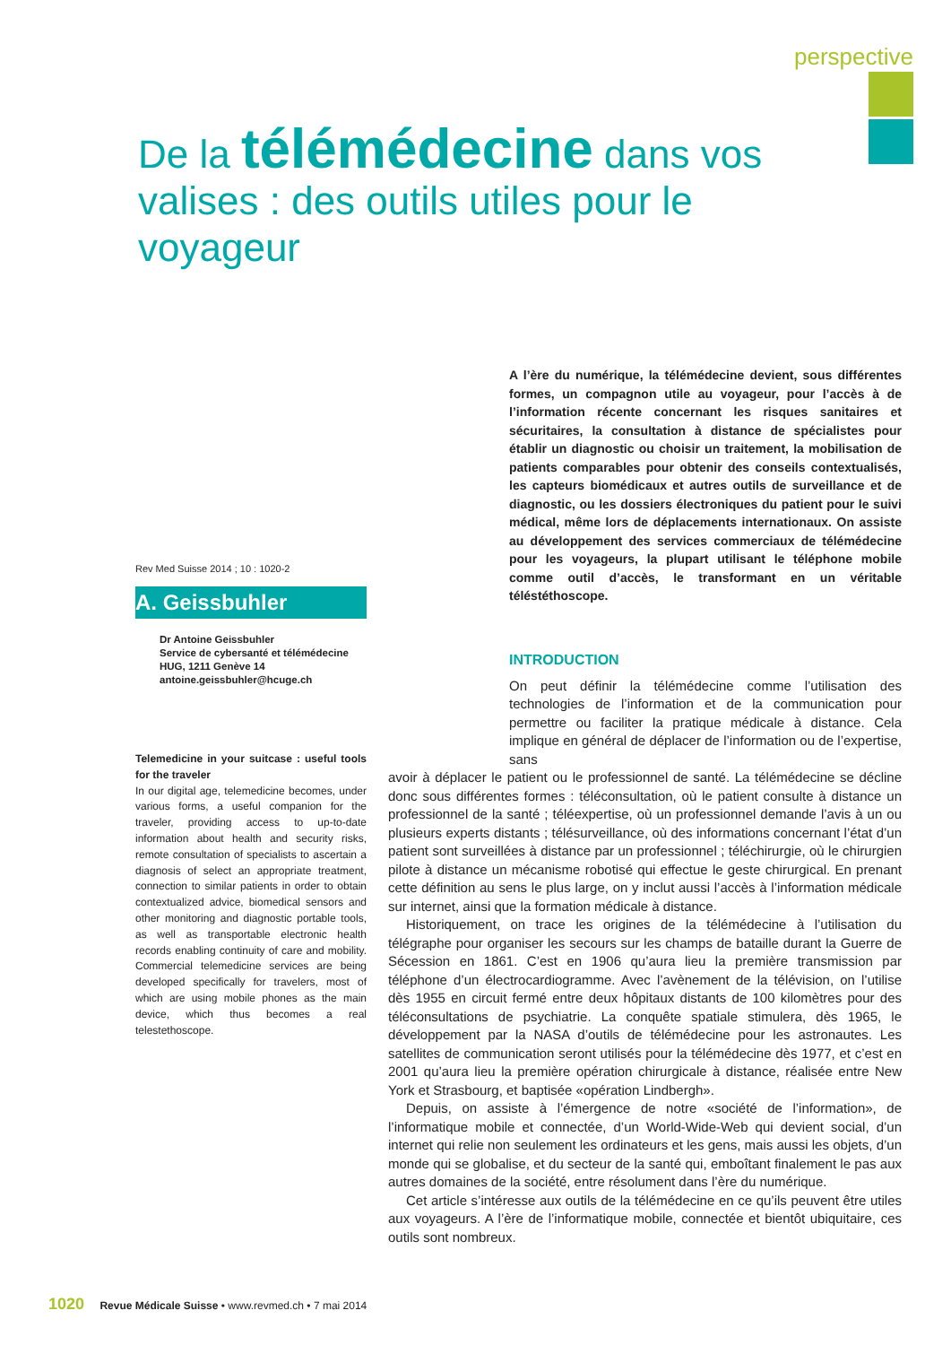perspective
De la télémédecine dans vos valises : des outils utiles pour le voyageur
A l’ère du numérique, la télémédecine devient, sous différentes formes, un compagnon utile au voyageur, pour l’accès à de l’information récente concernant les risques sanitaires et sécuritaires, la consultation à distance de spécialistes pour établir un diagnostic ou choisir un traitement, la mobilisation de patients comparables pour obtenir des conseils contextualisés, les capteurs biomédicaux et autres outils de surveillance et de diagnostic, ou les dossiers électroniques du patient pour le suivi médical, même lors de déplacements internationaux. On assiste au développement des services commerciaux de télémédecine pour les voyageurs, la plupart utilisant le téléphone mobile comme outil d’accès, le transformant en un véritable téléstéthoscope.
Rev Med Suisse 2014 ; 10 : 1020-2
A. Geissbuhler
Dr Antoine Geissbuhler
Service de cybersanté et télémédecine
HUG, 1211 Genève 14
antoine.geissbuhler@hcuge.ch
Telemedicine in your suitcase : useful tools for the traveler
In our digital age, telemedicine becomes, under various forms, a useful companion for the traveler, providing access to up-to-date information about health and security risks, remote consultation of specialists to ascertain a diagnosis of select an appropriate treatment, connection to similar patients in order to obtain contextualized advice, biomedical sensors and other monitoring and diagnostic portable tools, as well as transportable electronic health records enabling continuity of care and mobility. Commercial telemedicine services are being developed specifically for travelers, most of which are using mobile phones as the main device, which thus becomes a real telestethoscope.
INTRODUCTION
On peut définir la télémédecine comme l’utilisation des technologies de l’information et de la communication pour permettre ou faciliter la pratique médicale à distance. Cela implique en général de déplacer de l’information ou de l’expertise, sans
avoir à déplacer le patient ou le professionnel de santé. La télémédecine se décline donc sous différentes formes : téléconsultation, où le patient consulte à distance un professionnel de la santé ; téléexpertise, où un professionnel demande l’avis à un ou plusieurs experts distants ; télésurveillance, où des informations concernant l’état d’un patient sont surveillées à distance par un professionnel ; téléchirurgie, où le chirurgien pilote à distance un mécanisme robotisé qui effectue le geste chirurgical. En prenant cette définition au sens le plus large, on y inclut aussi l’accès à l’information médicale sur internet, ainsi que la formation médicale à distance.
Historiquement, on trace les origines de la télémédecine à l’utilisation du télégraphe pour organiser les secours sur les champs de bataille durant la Guerre de Sécession en 1861. C’est en 1906 qu’aura lieu la première transmission par téléphone d’un électrocardiogramme. Avec l’avènement de la télévision, on l’utilise dès 1955 en circuit fermé entre deux hôpitaux distants de 100 kilomètres pour des téléconsultations de psychiatrie. La conquête spatiale stimulera, dès 1965, le développement par la NASA d’outils de télémédecine pour les astronautes. Les satellites de communication seront utilisés pour la télémédecine dès 1977, et c’est en 2001 qu’aura lieu la première opération chirurgicale à distance, réalisée entre New York et Strasbourg, et baptisée «opération Lindbergh».
Depuis, on assiste à l’émergence de notre «société de l’information», de l’informatique mobile et connectée, d’un World-Wide-Web qui devient social, d’un internet qui relie non seulement les ordinateurs et les gens, mais aussi les objets, d’un monde qui se globalise, et du secteur de la santé qui, emboîtant finalement le pas aux autres domaines de la société, entre résolument dans l’ère du numérique.
Cet article s’intéresse aux outils de la télémédecine en ce qu’ils peuvent être utiles aux voyageurs. A l’ère de l’informatique mobile, connectée et bientôt ubiquitaire, ces outils sont nombreux.
1020 Revue Médicale Suisse • www.revmed.ch • 7 mai 2014